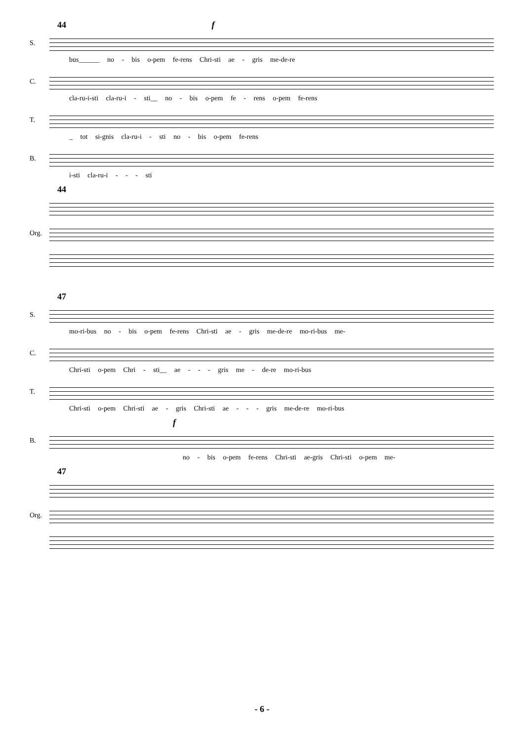44 f
S.
bus______ no - bis o-pem fe-rens Chri-sti ae - gris me-de-re
C.
cla-ru-i-sti cla-ru-i - sti__ no - bis o-pem fe - rens o-pem fe-rens
T.
_ tot si-gnis cla-ru-i - sti no - bis o-pem fe-rens
B.
i-sti cla-ru-i - - - sti
44
Org.
47
S.
mo-ri-bus no - bis o-pem fe-rens Chri-sti ae - gris me-de-re mo-ri-bus me-
C.
Chri-sti o-pem Chri - sti__ ae - - - gris me - de-re mo-ri-bus
T.
Chri-sti o-pem Chri-sti ae - gris Chri-sti ae - - - gris me-de-re mo-ri-bus
f
B.
no - bis o-pem fe-rens Chri-sti ae-gris Chri-sti o-pem me-
47
Org.
- 6 -